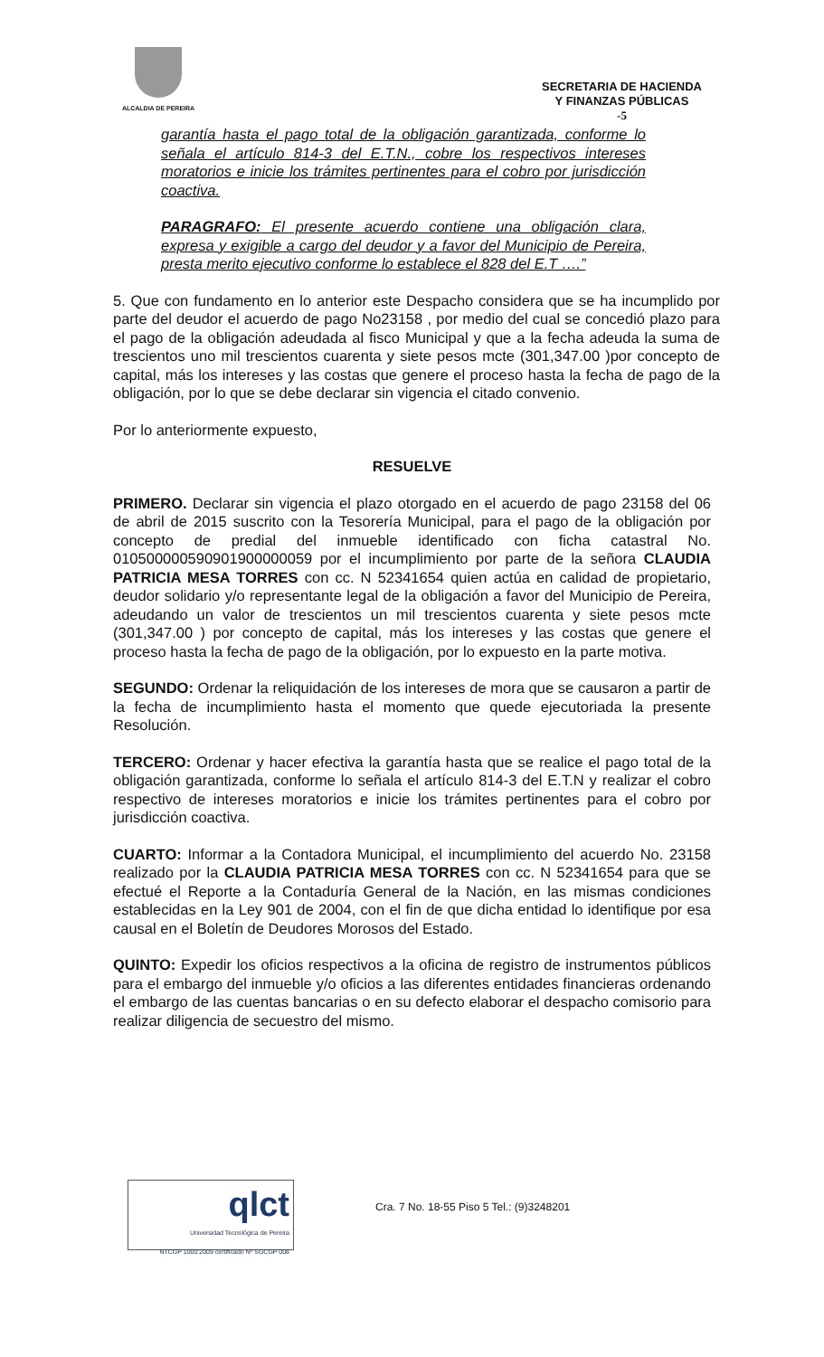ALCALDIA DE PEREIRA
SECRETARIA DE HACIENDA
Y FINANZAS PÚBLICAS
-5
garantía hasta el pago total de la obligación garantizada, conforme lo señala el artículo 814-3 del E.T.N., cobre los respectivos intereses moratorios e inicie los trámites pertinentes para el cobro por jurisdicción coactiva.
PARAGRAFO: El presente acuerdo contiene una obligación clara, expresa y exigible a cargo del deudor y a favor del Municipio de Pereira, presta merito ejecutivo conforme lo establece el 828 del E.T ….”
5. Que con fundamento en lo anterior este Despacho considera que se ha incumplido por parte del deudor el acuerdo de pago No23158 , por medio del cual se concedió plazo para el pago de la obligación adeudada al fisco Municipal y que a la fecha adeuda la suma de trescientos uno mil trescientos cuarenta y siete pesos mcte (301,347.00 )por concepto de capital, más los intereses y las costas que genere el proceso hasta la fecha de pago de la obligación, por lo que se debe declarar sin vigencia el citado convenio.
Por lo anteriormente expuesto,
RESUELVE
PRIMERO. Declarar sin vigencia el plazo otorgado en el acuerdo de pago 23158 del 06 de abril de 2015 suscrito con la Tesorería Municipal, para el pago de la obligación por concepto de predial del inmueble identificado con ficha catastral No. 010500000590901900000059 por el incumplimiento por parte de la señora CLAUDIA PATRICIA MESA TORRES con cc. N 52341654 quien actúa en calidad de propietario, deudor solidario y/o representante legal de la obligación a favor del Municipio de Pereira, adeudando un valor de trescientos un mil trescientos cuarenta y siete pesos mcte (301,347.00 ) por concepto de capital, más los intereses y las costas que genere el proceso hasta la fecha de pago de la obligación, por lo expuesto en la parte motiva.
SEGUNDO: Ordenar la reliquidación de los intereses de mora que se causaron a partir de la fecha de incumplimiento hasta el momento que quede ejecutoriada la presente Resolución.
TERCERO: Ordenar y hacer efectiva la garantía hasta que se realice el pago total de la obligación garantizada, conforme lo señala el artículo 814-3 del E.T.N y realizar el cobro respectivo de intereses moratorios e inicie los trámites pertinentes para el cobro por jurisdicción coactiva.
CUARTO: Informar a la Contadora Municipal, el incumplimiento del acuerdo No. 23158 realizado por la CLAUDIA PATRICIA MESA TORRES con cc. N 52341654 para que se efectué el Reporte a la Contaduría General de la Nación, en las mismas condiciones establecidas en la Ley 901 de 2004, con el fin de que dicha entidad lo identifique por esa causal en el Boletín de Deudores Morosos del Estado.
QUINTO: Expedir los oficios respectivos a la oficina de registro de instrumentos públicos para el embargo del inmueble y/o oficios a las diferentes entidades financieras ordenando el embargo de las cuentas bancarias o en su defecto elaborar el despacho comisorio para realizar diligencia de secuestro del mismo.
qlct
Universidad Tecnológica de Pereira
NTCGP 1000:2009 certificado Nº SGCGP 008
Cra. 7 No. 18-55 Piso 5 Tel.: (9)3248201